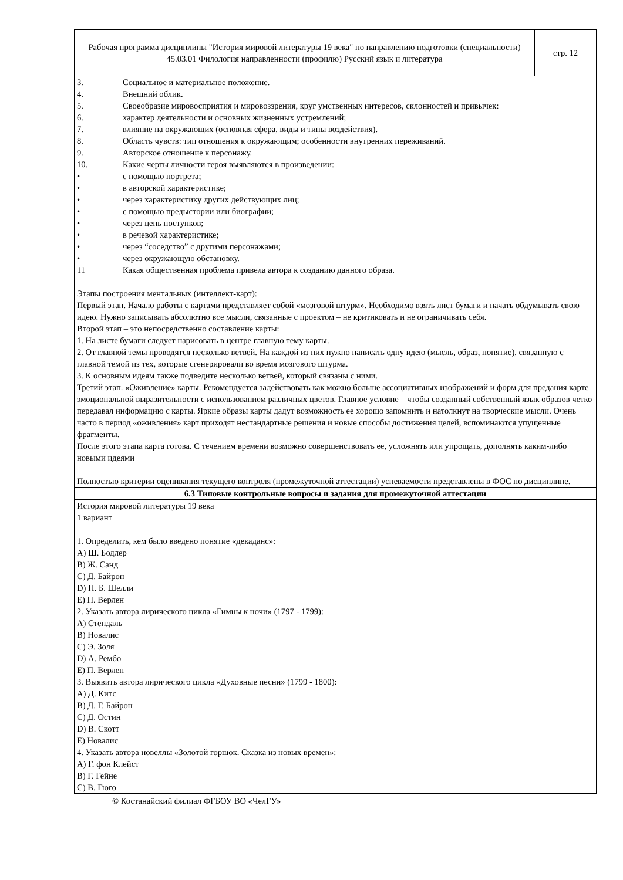| Рабочая программа дисциплины "История мировой литературы 19 века" по направлению подготовки (специальности) 45.03.01 Филология направленности (профилю) Русский язык и литература | стр. 12 |
| 3. Социальное и материальное положение. 4. Внешний облик. 5. Своеобразие мировосприятия и мировоззрения, круг умственных интересов, склонностей и привычек: 6. характер деятельности и основных жизненных устремлений; 7. влияние на окружающих (основная сфера, виды и типы воздействия). 8. Область чувств: тип отношения к окружающим; особенности внутренних переживаний. 9. Авторское отношение к персонажу. 10. Какие черты личности героя выявляются в произведении: • с помощью портрета; • в авторской характеристике; • через характеристику других действующих лиц; • с помощью предыстории или биографии; • через цепь поступков; • в речевой характеристике; • через “соседство” с другими персонажами; • через окружающую обстановку. 11 Какая общественная проблема привела автора к созданию данного образа. Этапы построения ментальных (интеллект-карт): Первый этап. Начало работы с картами представляет собой «мозговой штурм». Необходимо взять лист бумаги и начать обдумывать свою идею. Нужно записывать абсолютно все мысли, связанные с проектом – не критиковать и не ограничивать себя. Второй этап – это непосредственно составление карты: 1. На листе бумаги следует нарисовать в центре главную тему карты. 2. От главной темы проводятся несколько ветвей. На каждой из них нужно написать одну идею (мысль, образ, понятие), связанную с главной темой из тех, которые сгенерировали во время мозгового штурма. 3. К основным идеям также подведите несколько ветвей, который связаны с ними. Третий этап. «Оживление» карты. Рекомендуется задействовать как можно больше ассоциативных изображений и форм для предания карте эмоциональной выразительности с использованием различных цветов. Главное условие – чтобы созданный собственный язык образов четко передавал информацию с карты. Яркие образы карты дадут возможность ее хорошо запомнить и натолкнут на творческие мысли. Очень часто в период «оживления» карт приходят нестандартные решения и новые способы достижения целей, вспоминаются упущенные фрагменты. После этого этапа карта готова. С течением времени возможно совершенствовать ее, усложнять или упрощать, дополнять каким-либо новыми идеями Полностью критерии оценивания текущего контроля (промежуточной аттестации) успеваемости представлены в ФОС по дисциплине. | |
| 6.3 Типовые контрольные вопросы и задания для промежуточной аттестации | |
| История мировой литературы 19 века 1 вариант 1. Определить, кем было введено понятие «декаданс»: A) Ш. Бодлер B) Ж. Санд C) Д. Байрон D) П. Б. Шелли E) П. Верлен 2. Указать автора лирического цикла «Гимны к ночи» (1797 - 1799): A) Стендаль B) Новалис C) Э. Золя D) А. Рембо E) П. Верлен 3. Выявить автора лирического цикла «Духовные песни» (1799 - 1800): A) Д. Китс B) Д. Г. Байрон C) Д. Остин D) В. Скотт E) Новалис 4. Указать автора новеллы «Золотой горшок. Сказка из новых времен»: A) Г. фон Клейст B) Г. Гейне C) В. Гюго | |
© Костанайский филиал ФГБОУ ВО «ЧелГУ»